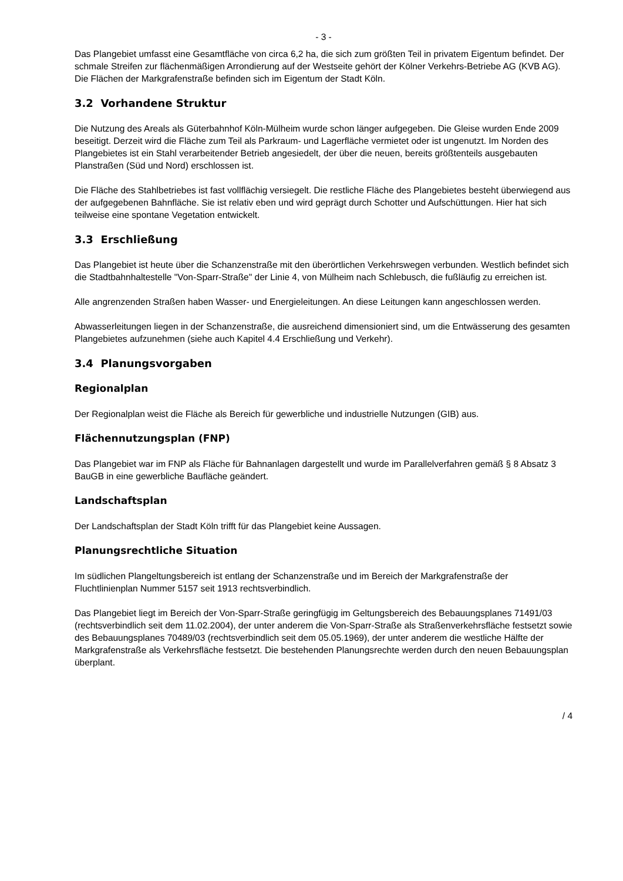- 3 -
Das Plangebiet umfasst eine Gesamtfläche von circa 6,2 ha, die sich zum größten Teil in privatem Eigentum befindet. Der schmale Streifen zur flächenmäßigen Arrondierung auf der Westseite gehört der Kölner Verkehrs-Betriebe AG (KVB AG). Die Flächen der Markgrafenstraße befinden sich im Eigentum der Stadt Köln.
3.2 Vorhandene Struktur
Die Nutzung des Areals als Güterbahnhof Köln-Mülheim wurde schon länger aufgegeben. Die Gleise wurden Ende 2009 beseitigt. Derzeit wird die Fläche zum Teil als Parkraum- und Lagerfläche vermietet oder ist ungenutzt. Im Norden des Plangebietes ist ein Stahl verarbeitender Betrieb angesiedelt, der über die neuen, bereits größtenteils ausgebauten Planstraßen (Süd und Nord) erschlossen ist.
Die Fläche des Stahlbetriebes ist fast vollflächig versiegelt. Die restliche Fläche des Plangebietes besteht überwiegend aus der aufgegebenen Bahnfläche. Sie ist relativ eben und wird geprägt durch Schotter und Aufschüttungen. Hier hat sich teilweise eine spontane Vegetation entwickelt.
3.3 Erschließung
Das Plangebiet ist heute über die Schanzenstraße mit den überörtlichen Verkehrswegen verbunden. Westlich befindet sich die Stadtbahnhaltestelle "Von-Sparr-Straße" der Linie 4, von Mülheim nach Schlebusch, die fußläufig zu erreichen ist.
Alle angrenzenden Straßen haben Wasser- und Energieleitungen. An diese Leitungen kann angeschlossen werden.
Abwasserleitungen liegen in der Schanzenstraße, die ausreichend dimensioniert sind, um die Entwässerung des gesamten Plangebietes aufzunehmen (siehe auch Kapitel 4.4 Erschließung und Verkehr).
3.4 Planungsvorgaben
Regionalplan
Der Regionalplan weist die Fläche als Bereich für gewerbliche und industrielle Nutzungen (GIB) aus.
Flächennutzungsplan (FNP)
Das Plangebiet war im FNP als Fläche für Bahnanlagen dargestellt und wurde im Parallelverfahren gemäß § 8 Absatz 3 BauGB in eine gewerbliche Baufläche geändert.
Landschaftsplan
Der Landschaftsplan der Stadt Köln trifft für das Plangebiet keine Aussagen.
Planungsrechtliche Situation
Im südlichen Plangeltungsbereich ist entlang der Schanzenstraße und im Bereich der Markgrafenstraße der Fluchtlinienplan Nummer 5157 seit 1913 rechtsverbindlich.
Das Plangebiet liegt im Bereich der Von-Sparr-Straße geringfügig im Geltungsbereich des Bebauungsplanes 71491/03 (rechtsverbindlich seit dem 11.02.2004), der unter anderem die Von-Sparr-Straße als Straßenverkehrsfläche festsetzt sowie des Bebauungsplanes 70489/03 (rechtsverbindlich seit dem 05.05.1969), der unter anderem die westliche Hälfte der Markgrafenstraße als Verkehrsfläche festsetzt. Die bestehenden Planungsrechte werden durch den neuen Bebauungsplan überplant.
/ 4